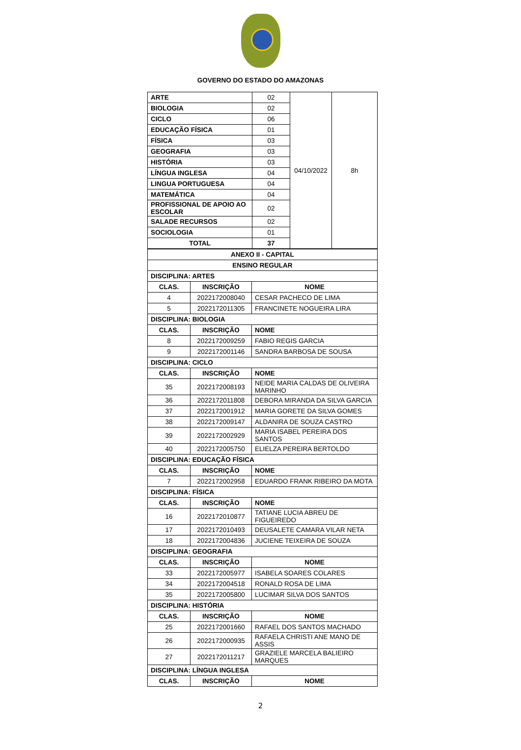GOVERNO DO ESTADO DO AMAZONAS
| ARTE | 02 | 04/10/2022 | 8h |
| BIOLOGIA | 02 | | |
| CICLO | 06 | | |
| EDUCAÇÃO FÍSICA | 01 | | |
| FÍSICA | 03 | | |
| GEOGRAFIA | 03 | | |
| HISTÓRIA | 03 | | |
| LÍNGUA INGLESA | 04 | | |
| LINGUA PORTUGUESA | 04 | | |
| MATEMÁTICA | 04 | | |
| PROFISSIONAL DE APOIO AO ESCOLAR | 02 | | |
| SALADE RECURSOS | 02 | | |
| SOCIOLOGIA | 01 | | |
| TOTAL | 37 | | |
| ANEXO II - CAPITAL | | |
| --- | --- | --- |
| ENSINO REGULAR | | |
| DISCIPLINA: ARTES | | |
| CLAS. | INSCRIÇÃO | NOME |
| 4 | 2022172008040 | CESAR PACHECO DE LIMA |
| 5 | 2022172011305 | FRANCINETE NOGUEIRA LIRA |
| DISCIPLINA: BIOLOGIA | | |
| CLAS. | INSCRIÇÃO | NOME |
| 8 | 2022172009259 | FABIO REGIS GARCIA |
| 9 | 2022172001146 | SANDRA BARBOSA DE SOUSA |
| DISCIPLINA: CICLO | | |
| CLAS. | INSCRIÇÃO | NOME |
| 35 | 2022172008193 | NEIDE MARIA CALDAS DE OLIVEIRA MARINHO |
| 36 | 2022172011808 | DEBORA MIRANDA DA SILVA GARCIA |
| 37 | 2022172001912 | MARIA GORETE DA SILVA GOMES |
| 38 | 2022172009147 | ALDANIRA DE SOUZA CASTRO |
| 39 | 2022172002929 | MARIA ISABEL PEREIRA DOS SANTOS |
| 40 | 2022172005750 | ELIELZA PEREIRA BERTOLDO |
| DISCIPLINA: EDUCAÇÃO FÍSICA | | |
| CLAS. | INSCRIÇÃO | NOME |
| 7 | 2022172002958 | EDUARDO FRANK RIBEIRO DA MOTA |
| DISCIPLINA: FÍSICA | | |
| CLAS. | INSCRIÇÃO | NOME |
| 16 | 2022172010877 | TATIANE LUCIA ABREU DE FIGUEIREDO |
| 17 | 2022172010493 | DEUSALETE CAMARA VILAR NETA |
| 18 | 2022172004836 | JUCIENE TEIXEIRA DE SOUZA |
| DISCIPLINA: GEOGRAFIA | | |
| CLAS. | INSCRIÇÃO | NOME |
| 33 | 2022172005977 | ISABELA SOARES COLARES |
| 34 | 2022172004518 | RONALD ROSA DE LIMA |
| 35 | 2022172005800 | LUCIMAR SILVA DOS SANTOS |
| DISCIPLINA: HISTÓRIA | | |
| CLAS. | INSCRIÇÃO | NOME |
| 25 | 2022172001660 | RAFAEL DOS SANTOS MACHADO |
| 26 | 2022172000935 | RAFAELA CHRISTI ANE MANO DE ASSIS |
| 27 | 2022172011217 | GRAZIELE MARCELA BALIEIRO MARQUES |
| DISCIPLINA: LÍNGUA INGLESA | | |
| CLAS. | INSCRIÇÃO | NOME |
2